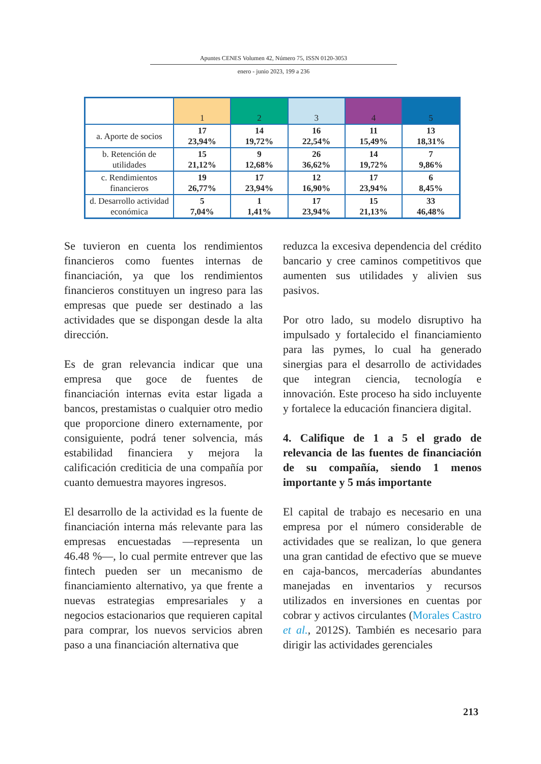Apuntes CENES Volumen 42, Número 75, ISSN 0120-3053
enero - junio 2023, 199 a 236
| | 1 | 2 | 3 | 4 | 5 |
| --- | --- | --- | --- | --- | --- |
| a. Aporte de socios | 17 23,94% | 14 19,72% | 16 22,54% | 11 15,49% | 13 18,31% |
| b. Retención de utilidades | 15 21,12% | 9 12,68% | 26 36,62% | 14 19,72% | 7 9,86% |
| c. Rendimientos financieros | 19 26,77% | 17 23,94% | 12 16,90% | 17 23,94% | 6 8,45% |
| d. Desarrollo actividad económica | 5 7,04% | 1 1,41% | 17 23,94% | 15 21,13% | 33 46,48% |
Se tuvieron en cuenta los rendimientos financieros como fuentes internas de financiación, ya que los rendimientos financieros constituyen un ingreso para las empresas que puede ser destinado a las actividades que se dispongan desde la alta dirección.
Es de gran relevancia indicar que una empresa que goce de fuentes de financiación internas evita estar ligada a bancos, prestamistas o cualquier otro medio que proporcione dinero externamente, por consiguiente, podrá tener solvencia, más estabilidad financiera y mejora la calificación crediticia de una compañía por cuanto demuestra mayores ingresos.
El desarrollo de la actividad es la fuente de financiación interna más relevante para las empresas encuestadas —representa un 46.48 %—, lo cual permite entrever que las fintech pueden ser un mecanismo de financiamiento alternativo, ya que frente a nuevas estrategias empresariales y a negocios estacionarios que requieren capital para comprar, los nuevos servicios abren paso a una financiación alternativa que
reduzca la excesiva dependencia del crédito bancario y cree caminos competitivos que aumenten sus utilidades y alivien sus pasivos.
Por otro lado, su modelo disruptivo ha impulsado y fortalecido el financiamiento para las pymes, lo cual ha generado sinergias para el desarrollo de actividades que integran ciencia, tecnología e innovación. Este proceso ha sido incluyente y fortalece la educación financiera digital.
4. Califique de 1 a 5 el grado de relevancia de las fuentes de financiación de su compañía, siendo 1 menos importante y 5 más importante
El capital de trabajo es necesario en una empresa por el número considerable de actividades que se realizan, lo que genera una gran cantidad de efectivo que se mueve en caja-bancos, mercaderías abundantes manejadas en inventarios y recursos utilizados en inversiones en cuentas por cobrar y activos circulantes (Morales Castro et al., 2012S). También es necesario para dirigir las actividades gerenciales
213